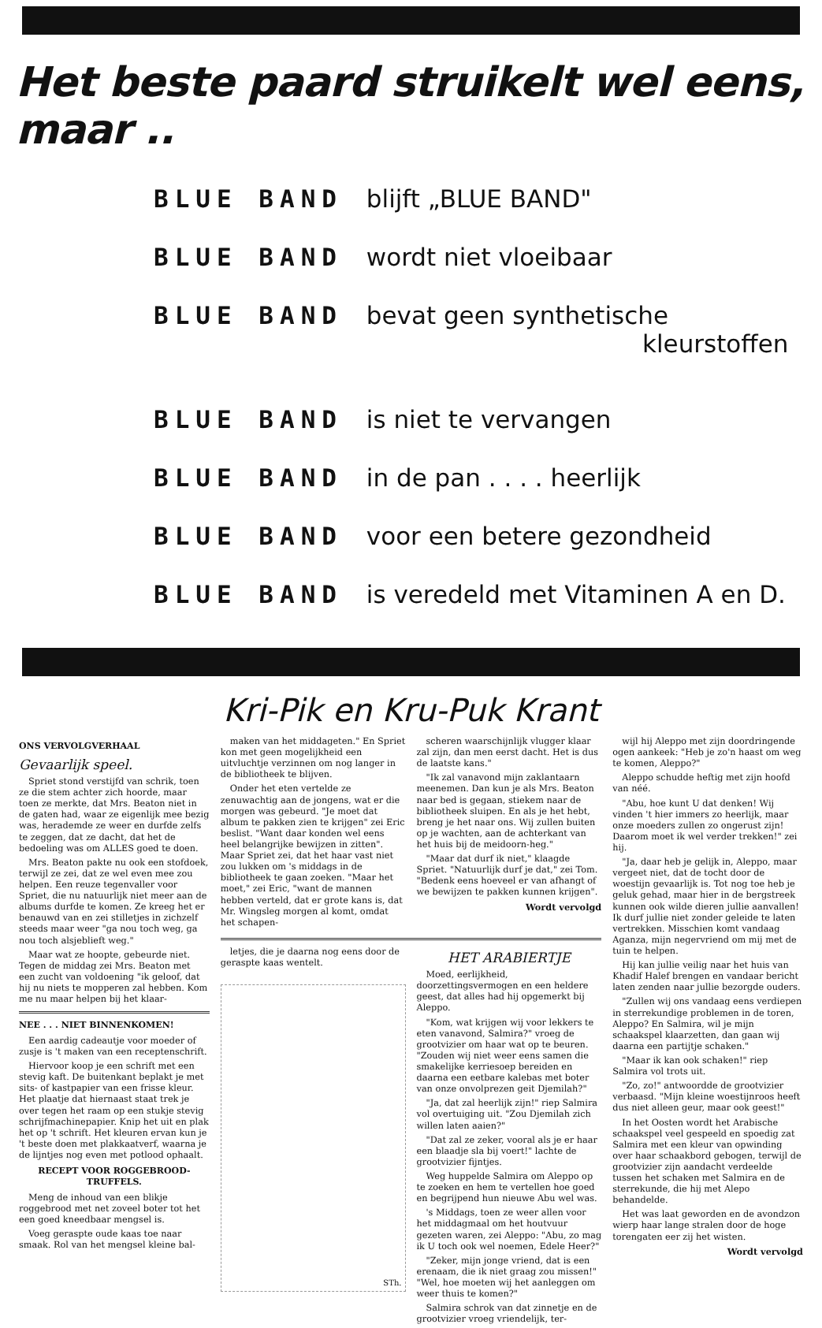Het beste paard struikelt wel eens, maar ..
BLUE BAND blijft „BLUE BAND"
BLUE BAND wordt niet vloeibaar
BLUE BAND bevat geen synthetische
kleurstoffen
BLUE BAND is niet te vervangen
BLUE BAND in de pan . . . . heerlijk
BLUE BAND voor een betere gezondheid
BLUE BAND is veredeld met Vitaminen A en D.
Kri-Pik en Kru-Puk Krant
ONS VERVOLGVERHAAL
Gevaarlijk speel.
Spriet stond verstijfd van schrik, toen ze die stem achter zich hoorde, maar toen ze merkte, dat Mrs. Beaton niet in de gaten had, waar ze eigenlijk mee bezig was, herademde ze weer en durfde zelfs te zeggen, dat ze dacht, dat het de bedoeling was om ALLES goed te doen.
Mrs. Beaton pakte nu ook een stofdoek, terwijl ze zei, dat ze wel even mee zou helpen. Een reuze tegenvaller voor Spriet, die nu natuurlijk niet meer aan de albums durfde te komen. Ze kreeg het er benauwd van en zei stilletjes in zichzelf steeds maar weer "ga nou toch weg, ga nou toch alsjeblieft weg."
Maar wat ze hoopte, gebeurde niet. Tegen de middag zei Mrs. Beaton met een zucht van voldoening "ik geloof, dat hij nu niets te mopperen zal hebben. Kom me nu maar helpen bij het klaar-
NEE . . . NIET BINNENKOMEN!
Een aardig cadeautje voor moeder of zusje is 't maken van een receptenschrift.
Hiervoor koop je een schrift met een stevig kaft. De buitenkant beplakt je met sits- of kastpapier van een frisse kleur. Het plaatje dat hiernaast staat trek je over tegen het raam op een stukje stevig schrijfmachinepapier. Knip het uit en plak het op 't schrift. Het kleuren ervan kun je 't beste doen met plakkaatverf, waarna je de lijntjes nog even met potlood ophaalt.
RECEPT VOOR ROGGEBROOD-TRUFFELS.
Meng de inhoud van een blikje roggebrood met net zoveel boter tot het een goed kneedbaar mengsel is.
Voeg geraspte oude kaas toe naar smaak. Rol van het mengsel kleine bal-
maken van het middageten." En Spriet kon met geen mogelijkheid een uitvluchtje verzinnen om nog langer in de bibliotheek te blijven.
Onder het eten vertelde ze zenuwachtig aan de jongens, wat er die morgen was gebeurd. "Je moet dat album te pakken zien te krijgen" zei Eric beslist. "Want daar konden wel eens heel belangrijke bewijzen in zitten". Maar Spriet zei, dat het haar vast niet zou lukken om 's middags in de bibliotheek te gaan zoeken. "Maar het moet," zei Eric, "want de mannen hebben verteld, dat er grote kans is, dat Mr. Wingsleg morgen al komt, omdat het schapen-
scheren waarschijnlijk vlugger klaar zal zijn, dan men eerst dacht. Het is dus de laatste kans."
"Ik zal vanavond mijn zaklantaarn meenemen. Dan kun je als Mrs. Beaton naar bed is gegaan, stiekem naar de bibliotheek sluipen. En als je het hebt, breng je het naar ons. Wij zullen buiten op je wachten, aan de achterkant van het huis bij de meidoorn-heg."
"Maar dat durf ik niet," klaagde Spriet. "Natuurlijk durf je dat," zei Tom. "Bedenk eens hoeveel er van afhangt of we bewijzen te pakken kunnen krijgen".
Wordt vervolgd
letjes, die je daarna nog eens door de geraspte kaas wentelt.
STh.
HET ARABIERTJE
Moed, eerlijkheid, doorzettingsvermogen en een heldere geest, dat alles had hij opgemerkt bij Aleppo.
"Kom, wat krijgen wij voor lekkers te eten vanavond, Salmira?" vroeg de grootvizier om haar wat op te beuren. "Zouden wij niet weer eens samen die smakelijke kerriesoep bereiden en daarna een eetbare kalebas met boter van onze onvolprezen geit Djemilah?"
"Ja, dat zal heerlijk zijn!" riep Salmira vol overtuiging uit. "Zou Djemilah zich willen laten aaien?"
"Dat zal ze zeker, vooral als je er haar een blaadje sla bij voert!" lachte de grootvizier fijntjes.
Weg huppelde Salmira om Aleppo op te zoeken en hem te vertellen hoe goed en begrijpend hun nieuwe Abu wel was.
's Middags, toen ze weer allen voor het middagmaal om het houtvuur gezeten waren, zei Aleppo: "Abu, zo mag ik U toch ook wel noemen, Edele Heer?"
"Zeker, mijn jonge vriend, dat is een erenaam, die ik niet graag zou missen!" "Wel, hoe moeten wij het aanleggen om weer thuis te komen?"
Salmira schrok van dat zinnetje en de grootvizier vroeg vriendelijk, ter-
wijl hij Aleppo met zijn doordringende ogen aankeek: "Heb je zo'n haast om weg te komen, Aleppo?"
Aleppo schudde heftig met zijn hoofd van néé.
"Abu, hoe kunt U dat denken! Wij vinden 't hier immers zo heerlijk, maar onze moeders zullen zo ongerust zijn! Daarom moet ik wel verder trekken!" zei hij.
"Ja, daar heb je gelijk in, Aleppo, maar vergeet niet, dat de tocht door de woestijn gevaarlijk is. Tot nog toe heb je geluk gehad, maar hier in de bergstreek kunnen ook wilde dieren jullie aanvallen! Ik durf jullie niet zonder geleide te laten vertrekken. Misschien komt vandaag Aganza, mijn negervriend om mij met de tuin te helpen.
Hij kan jullie veilig naar het huis van Khadif Halef brengen en vandaar bericht laten zenden naar jullie bezorgde ouders.
"Zullen wij ons vandaag eens verdiepen in sterrekundige problemen in de toren, Aleppo? En Salmira, wil je mijn schaakspel klaarzetten, dan gaan wij daarna een partijtje schaken."
"Maar ik kan ook schaken!" riep Salmira vol trots uit.
"Zo, zo!" antwoordde de grootvizier verbaasd. "Mijn kleine woestijnroos heeft dus niet alleen geur, maar ook geest!"
In het Oosten wordt het Arabische schaakspel veel gespeeld en spoedig zat Salmira met een kleur van opwinding over haar schaakbord gebogen, terwijl de grootvizier zijn aandacht verdeelde tussen het schaken met Salmira en de sterrekunde, die hij met Alepo behandelde.
Het was laat geworden en de avondzon wierp haar lange stralen door de hoge torengaten eer zij het wisten.
Wordt vervolgd